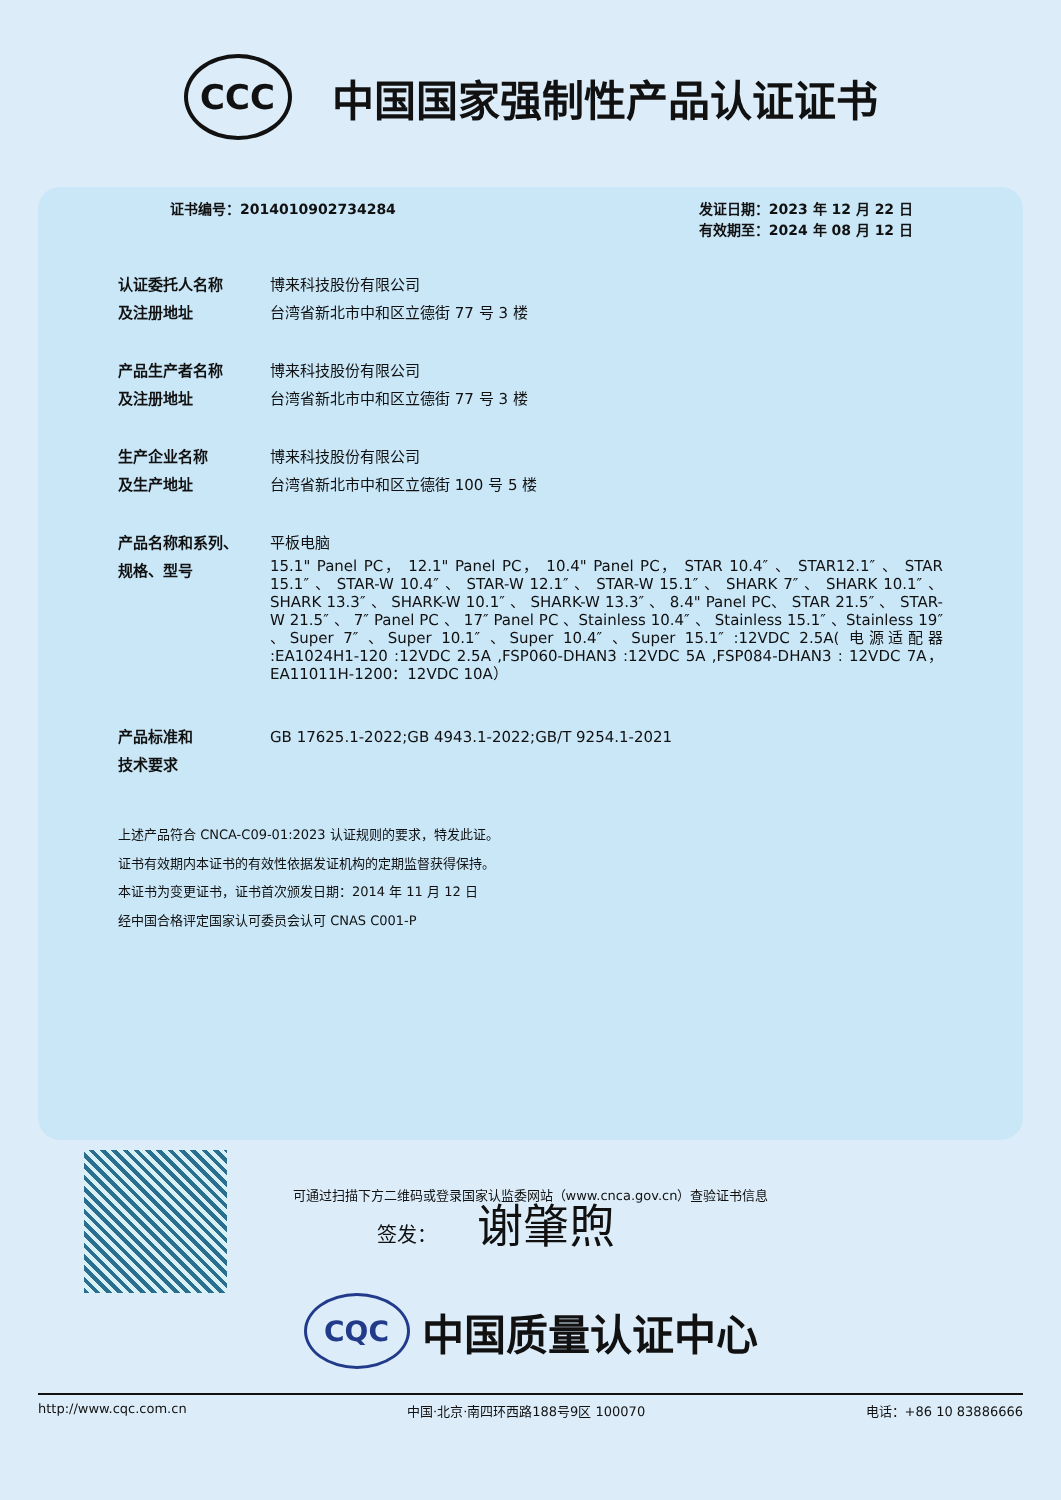CCC
中国国家强制性产品认证证书
证书编号：2014010902734284 发证日期：2023 年 12 月 22 日
有效期至：2024 年 08 月 12 日
认证委托人名称
及注册地址
博来科技股份有限公司
台湾省新北市中和区立德街 77 号 3 楼
产品生产者名称
及注册地址
博来科技股份有限公司
台湾省新北市中和区立德街 77 号 3 楼
生产企业名称
及生产地址
博来科技股份有限公司
台湾省新北市中和区立德街 100 号 5 楼
产品名称和系列、
规格、型号
平板电脑
15.1" Panel PC， 12.1" Panel PC， 10.4" Panel PC， STAR 10.4″ 、 STAR12.1″ 、 STAR 15.1″ 、 STAR-W 10.4″ 、 STAR-W 12.1″ 、 STAR-W 15.1″ 、 SHARK 7″ 、 SHARK 10.1″ 、 SHARK 13.3″ 、 SHARK-W 10.1″ 、 SHARK-W 13.3″ 、 8.4" Panel PC、 STAR 21.5″ 、 STAR-W 21.5″ 、 7″ Panel PC 、 17″ Panel PC 、Stainless 10.4″ 、 Stainless 15.1″ 、Stainless 19″ 、Super 7″ 、Super 10.1″ 、Super 10.4″ 、Super 15.1″ :12VDC 2.5A( 电源适配器 :EA1024H1-120 :12VDC 2.5A ,FSP060-DHAN3 :12VDC 5A ,FSP084-DHAN3 : 12VDC 7A，EA11011H-1200：12VDC 10A）
产品标准和
技术要求
GB 17625.1-2022;GB 4943.1-2022;GB/T 9254.1-2021
上述产品符合 CNCA-C09-01:2023 认证规则的要求，特发此证。
证书有效期内本证书的有效性依据发证机构的定期监督获得保持。
本证书为变更证书，证书首次颁发日期：2014 年 11 月 12 日
经中国合格评定国家认可委员会认可 CNAS C001-P
可通过扫描下方二维码或登录国家认监委网站（www.cnca.gov.cn）查验证书信息
签发： 谢肇煦
CQC
中国质量认证中心
http://www.cqc.com.cn 中国·北京·南四环西路188号9区 100070 电话：+86 10 83886666